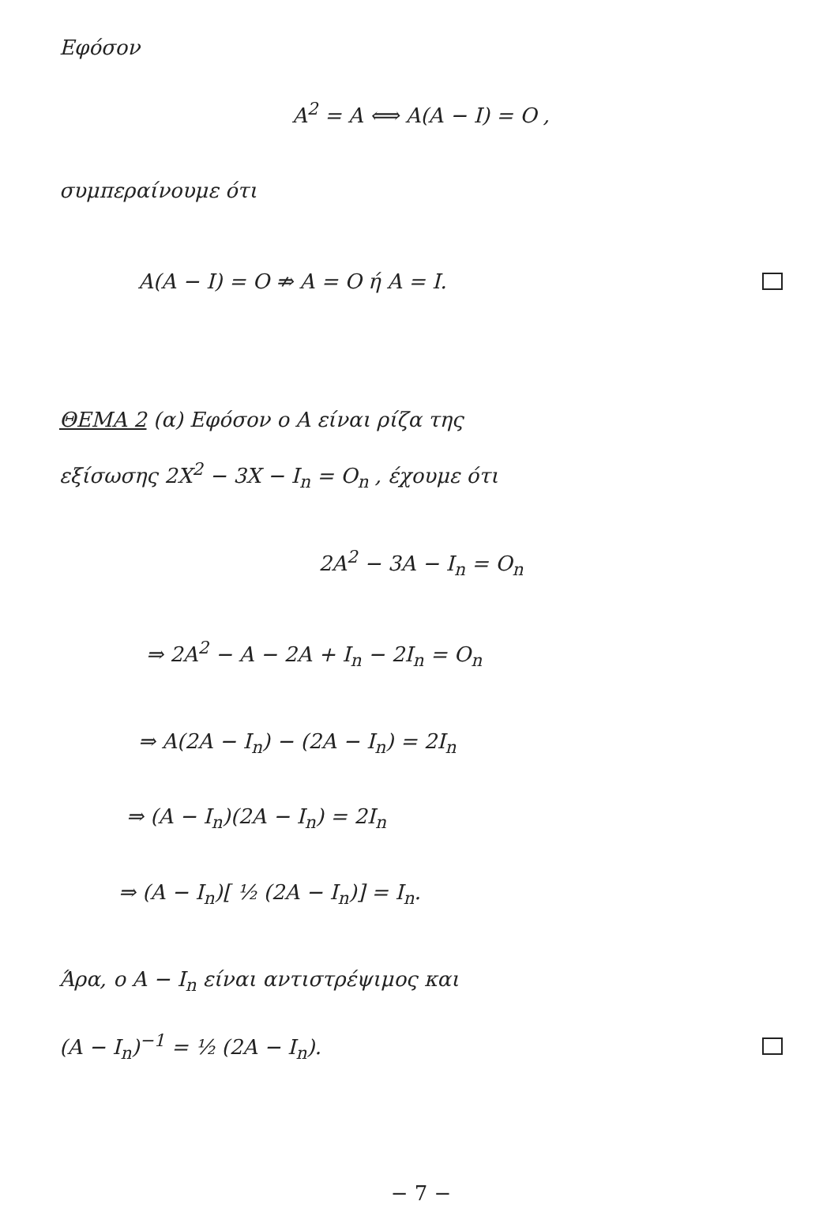Εφόσον
A<sup>2</sup> = A ⟺ A(A − I) = O ,
συμπεραίνουμε ότι
A(A − I) = O ⇏ A = O ή A = I.
ΘΕΜΑ 2 (α) Εφόσον ο A είναι ρίζα της
εξίσωσης 2X<sup>2</sup> − 3X − I<sub>n</sub> = O<sub>n</sub> , έχουμε ότι
2A<sup>2</sup> − 3A − I<sub>n</sub> = O<sub>n</sub>
⇒ 2A<sup>2</sup> − A − 2A + I<sub>n</sub> − 2I<sub>n</sub> = O<sub>n</sub>
⇒ A(2A − I<sub>n</sub>) − (2A − I<sub>n</sub>) = 2I<sub>n</sub>
⇒ (A − I<sub>n</sub>)(2A − I<sub>n</sub>) = 2I<sub>n</sub>
⇒ (A − I<sub>n</sub>)[ ½ (2A − I<sub>n</sub>)] = I<sub>n</sub>.
Άρα, ο A − I<sub>n</sub> είναι αντιστρέψιμος και
(A − I<sub>n</sub>)<sup>−1</sup> = ½ (2A − I<sub>n</sub>).
− 7 −